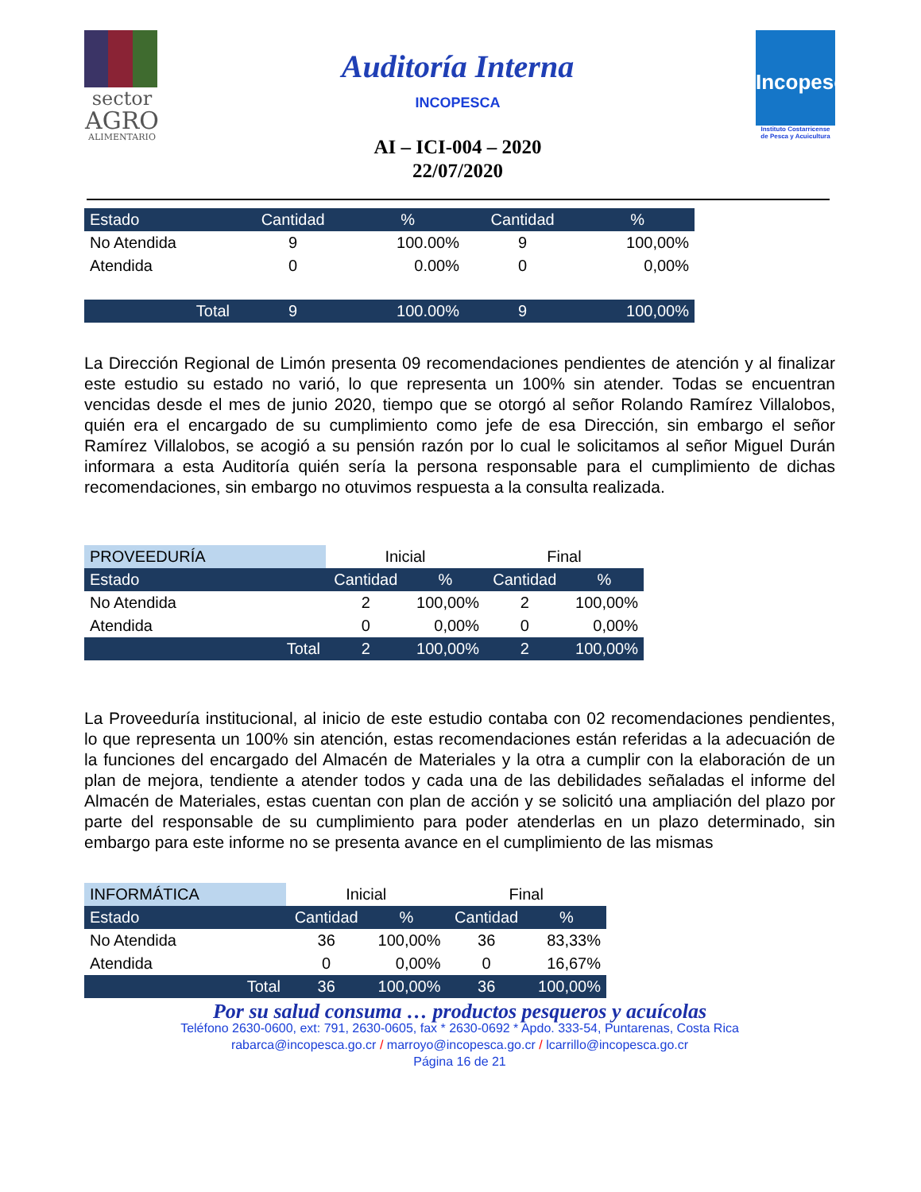sector
AGRO
ALIMENTARIO
Auditoría Interna
INCOPESCA
AI – ICI-004 – 2020
22/07/2020
Incopesca
Instituto Costarricense
de Pesca y Acuicultura
| Estado | Cantidad | % | Cantidad | % |
| --- | --- | --- | --- | --- |
| No Atendida | 9 | 100.00% | 9 | 100,00% |
| Atendida | 0 | 0.00% | 0 | 0,00% |
| Total | 9 | 100.00% | 9 | 100,00% |
La Dirección Regional de Limón presenta 09 recomendaciones pendientes de atención y al finalizar este estudio su estado no varió, lo que representa un 100% sin atender. Todas se encuentran vencidas desde el mes de junio 2020, tiempo que se otorgó al señor Rolando Ramírez Villalobos, quién era el encargado de su cumplimiento como jefe de esa Dirección, sin embargo el señor Ramírez Villalobos, se acogió a su pensión razón por lo cual le solicitamos al señor Miguel Durán informara a esta Auditoría quién sería la persona responsable para el cumplimiento de dichas recomendaciones, sin embargo no otuvimos respuesta a la consulta realizada.
| PROVEEDURÍA | Inicial | | Final | |
| --- | --- | --- | --- | --- |
| Estado | Cantidad | % | Cantidad | % |
| No Atendida | 2 | 100,00% | 2 | 100,00% |
| Atendida | 0 | 0,00% | 0 | 0,00% |
| Total | 2 | 100,00% | 2 | 100,00% |
La Proveeduría institucional, al inicio de este estudio contaba con 02 recomendaciones pendientes, lo que representa un 100% sin atención, estas recomendaciones están referidas a la adecuación de la funciones del encargado del Almacén de Materiales y la otra a cumplir con la elaboración de un plan de mejora, tendiente a atender todos y cada una de las debilidades señaladas el informe del Almacén de Materiales, estas cuentan con plan de acción y se solicitó una ampliación del plazo por parte del responsable de su cumplimiento para poder atenderlas en un plazo determinado, sin embargo para este informe no se presenta avance en el cumplimiento de las mismas
| INFORMÁTICA | Inicial | | Final | |
| --- | --- | --- | --- | --- |
| Estado | Cantidad | % | Cantidad | % |
| No Atendida | 36 | 100,00% | 36 | 83,33% |
| Atendida | 0 | 0,00% | 0 | 16,67% |
| Total | 36 | 100,00% | 36 | 100,00% |
Por su salud consuma … productos pesqueros y acuícolas
Teléfono 2630-0600, ext: 791, 2630-0605, fax * 2630-0692 * Apdo. 333-54, Puntarenas, Costa Rica
rabarca@incopesca.go.cr / marroyo@incopesca.go.cr / lcarrillo@incopesca.go.cr
Página 16 de 21